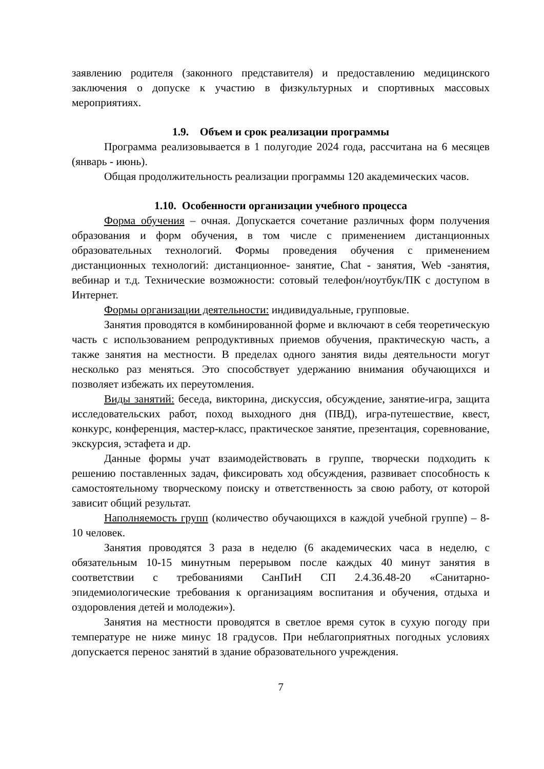заявлению родителя (законного представителя) и предоставлению медицинского заключения о допуске к участию в физкультурных и спортивных массовых мероприятиях.
1.9. Объем и срок реализации программы
Программа реализовывается в 1 полугодие 2024 года, рассчитана на 6 месяцев (январь - июнь).
Общая продолжительность реализации программы 120 академических часов.
1.10. Особенности организации учебного процесса
Форма обучения – очная. Допускается сочетание различных форм получения образования и форм обучения, в том числе с применением дистанционных образовательных технологий. Формы проведения обучения с применением дистанционных технологий: дистанционное- занятие, Chat - занятия, Web -занятия, вебинар и т.д. Технические возможности: сотовый телефон/ноутбук/ПК с доступом в Интернет.
Формы организации деятельности: индивидуальные, групповые.
Занятия проводятся в комбинированной форме и включают в себя теоретическую часть с использованием репродуктивных приемов обучения, практическую часть, а также занятия на местности. В пределах одного занятия виды деятельности могут несколько раз меняться. Это способствует удержанию внимания обучающихся и позволяет избежать их переутомления.
Виды занятий: беседа, викторина, дискуссия, обсуждение, занятие-игра, защита исследовательских работ, поход выходного дня (ПВД), игра-путешествие, квест, конкурс, конференция, мастер-класс, практическое занятие, презентация, соревнование, экскурсия, эстафета и др.
Данные формы учат взаимодействовать в группе, творчески подходить к решению поставленных задач, фиксировать ход обсуждения, развивает способность к самостоятельному творческому поиску и ответственность за свою работу, от которой зависит общий результат.
Наполняемость групп (количество обучающихся в каждой учебной группе) – 8-10 человек.
Занятия проводятся 3 раза в неделю (6 академических часа в неделю, с обязательным 10-15 минутным перерывом после каждых 40 минут занятия в соответствии с требованиями СанПиН СП 2.4.36.48-20 «Санитарно-эпидемиологические требования к организациям воспитания и обучения, отдыха и оздоровления детей и молодежи»).
Занятия на местности проводятся в светлое время суток в сухую погоду при температуре не ниже минус 18 градусов. При неблагоприятных погодных условиях допускается перенос занятий в здание образовательного учреждения.
7